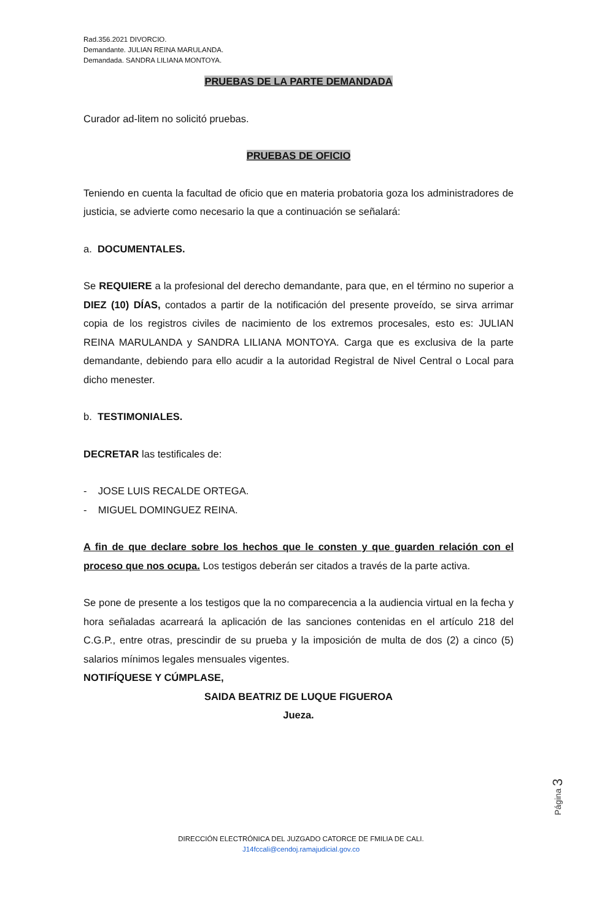Rad.356.2021 DIVORCIO.
Demandante. JULIAN REINA MARULANDA.
Demandada. SANDRA LILIANA MONTOYA.
PRUEBAS DE LA PARTE DEMANDADA
Curador ad-litem no solicitó pruebas.
PRUEBAS DE OFICIO
Teniendo en cuenta la facultad de oficio que en materia probatoria goza los administradores de justicia, se advierte como necesario la que a continuación se señalará:
a. DOCUMENTALES.
Se REQUIERE a la profesional del derecho demandante, para que, en el término no superior a DIEZ (10) DÍAS, contados a partir de la notificación del presente proveído, se sirva arrimar copia de los registros civiles de nacimiento de los extremos procesales, esto es: JULIAN REINA MARULANDA y SANDRA LILIANA MONTOYA. Carga que es exclusiva de la parte demandante, debiendo para ello acudir a la autoridad Registral de Nivel Central o Local para dicho menester.
b. TESTIMONIALES.
DECRETAR las testificales de:
- JOSE LUIS RECALDE ORTEGA.
- MIGUEL DOMINGUEZ REINA.
A fin de que declare sobre los hechos que le consten y que guarden relación con el proceso que nos ocupa. Los testigos deberán ser citados a través de la parte activa.
Se pone de presente a los testigos que la no comparecencia a la audiencia virtual en la fecha y hora señaladas acarreará la aplicación de las sanciones contenidas en el artículo 218 del C.G.P., entre otras, prescindir de su prueba y la imposición de multa de dos (2) a cinco (5) salarios mínimos legales mensuales vigentes.
NOTIFÍQUESE Y CÚMPLASE,
SAIDA BEATRIZ DE LUQUE FIGUEROA
Jueza.
Página 3
DIRECCIÓN ELECTRÓNICA DEL JUZGADO CATORCE DE FMILIA DE CALI.
J14fccali@cendoj.ramajudicial.gov.co